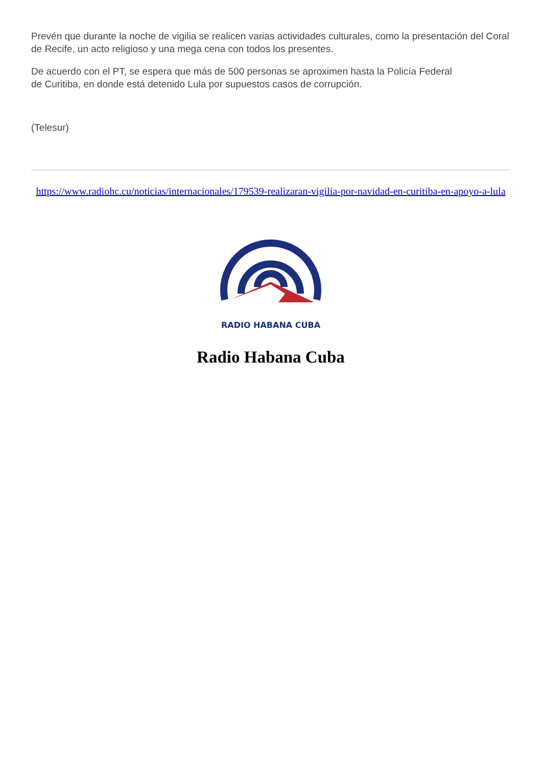Prevén que durante la noche de vigilia se realicen varias actividades culturales, como la presentación del Coral de Recife, un acto religioso y una mega cena con todos los presentes.
De acuerdo con el PT, se espera que más de 500 personas se aproximen hasta la Policía Federal
de Curitiba, en donde está detenido Lula por supuestos casos de corrupción.
(Telesur)
https://www.radiohc.cu/noticias/internacionales/179539-realizaran-vigilia-por-navidad-en-curitiba-en-apoyo-a-lula
RADIO HABANA CUBA
Radio Habana Cuba